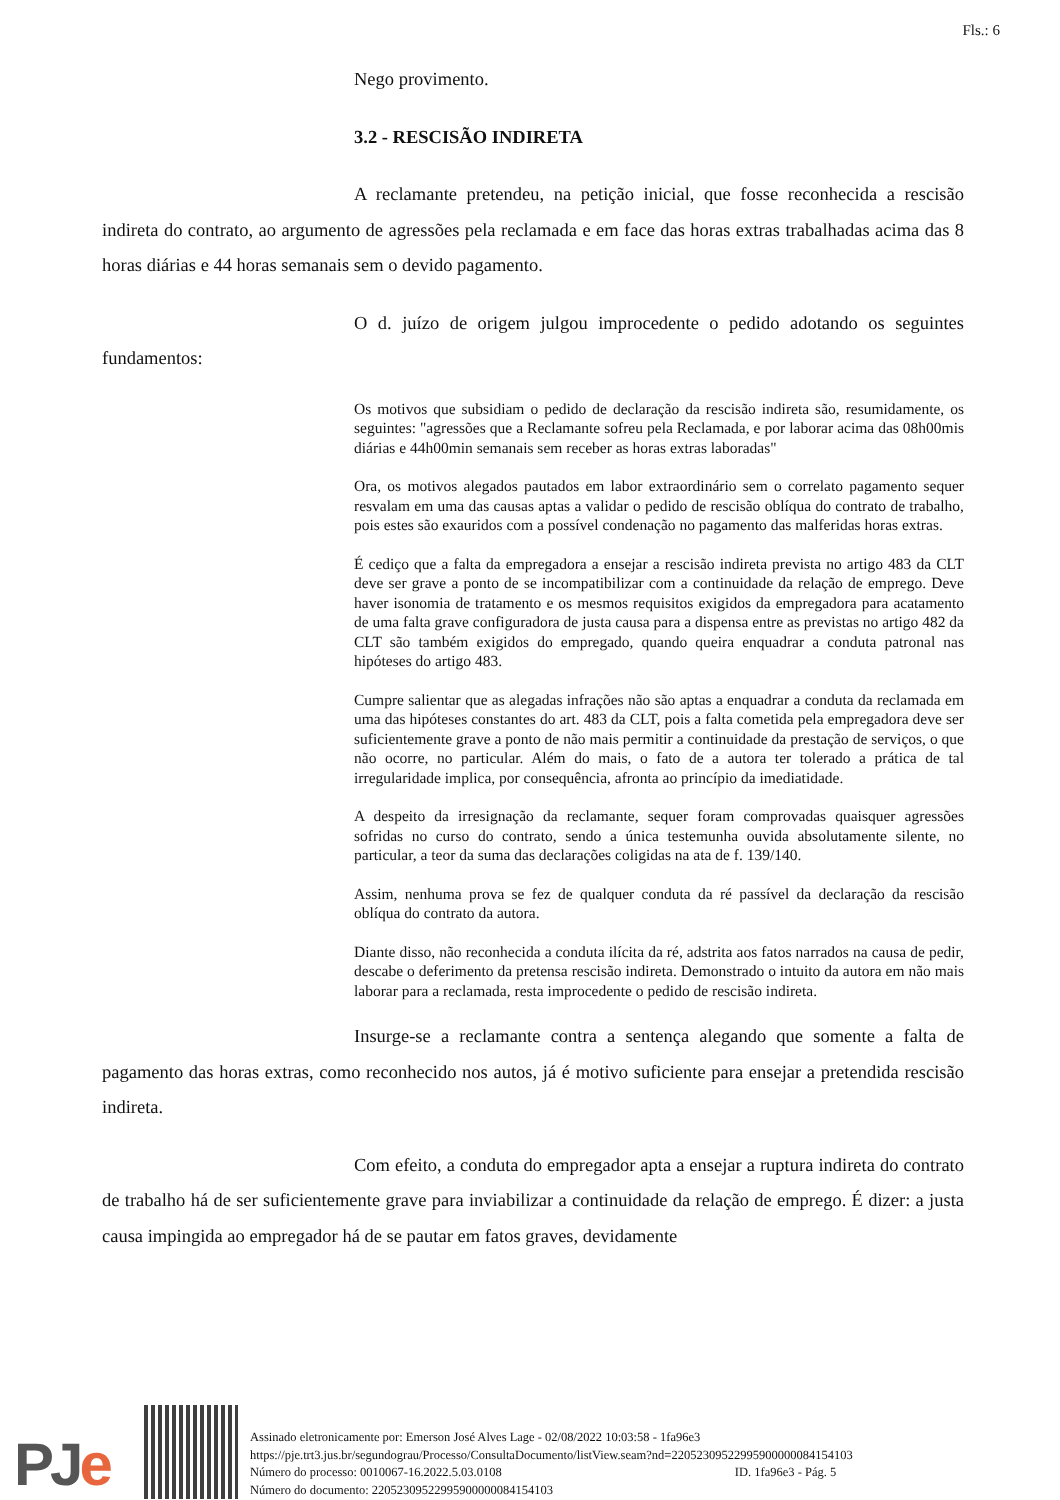Fls.: 6
Nego provimento.
3.2 - RESCISÃO INDIRETA
A reclamante pretendeu, na petição inicial, que fosse reconhecida a rescisão indireta do contrato, ao argumento de agressões pela reclamada e em face das horas extras trabalhadas acima das 8 horas diárias e 44 horas semanais sem o devido pagamento.
O d. juízo de origem julgou improcedente o pedido adotando os seguintes fundamentos:
Os motivos que subsidiam o pedido de declaração da rescisão indireta são, resumidamente, os seguintes: "agressões que a Reclamante sofreu pela Reclamada, e por laborar acima das 08h00mis diárias e 44h00min semanais sem receber as horas extras laboradas"
Ora, os motivos alegados pautados em labor extraordinário sem o correlato pagamento sequer resvalam em uma das causas aptas a validar o pedido de rescisão oblíqua do contrato de trabalho, pois estes são exauridos com a possível condenação no pagamento das malferidas horas extras.
É cediço que a falta da empregadora a ensejar a rescisão indireta prevista no artigo 483 da CLT deve ser grave a ponto de se incompatibilizar com a continuidade da relação de emprego. Deve haver isonomia de tratamento e os mesmos requisitos exigidos da empregadora para acatamento de uma falta grave configuradora de justa causa para a dispensa entre as previstas no artigo 482 da CLT são também exigidos do empregado, quando queira enquadrar a conduta patronal nas hipóteses do artigo 483.
Cumpre salientar que as alegadas infrações não são aptas a enquadrar a conduta da reclamada em uma das hipóteses constantes do art. 483 da CLT, pois a falta cometida pela empregadora deve ser suficientemente grave a ponto de não mais permitir a continuidade da prestação de serviços, o que não ocorre, no particular. Além do mais, o fato de a autora ter tolerado a prática de tal irregularidade implica, por consequência, afronta ao princípio da imediatidade.
A despeito da irresignação da reclamante, sequer foram comprovadas quaisquer agressões sofridas no curso do contrato, sendo a única testemunha ouvida absolutamente silente, no particular, a teor da suma das declarações coligidas na ata de f. 139/140.
Assim, nenhuma prova se fez de qualquer conduta da ré passível da declaração da rescisão oblíqua do contrato da autora.
Diante disso, não reconhecida a conduta ilícita da ré, adstrita aos fatos narrados na causa de pedir, descabe o deferimento da pretensa rescisão indireta. Demonstrado o intuito da autora em não mais laborar para a reclamada, resta improcedente o pedido de rescisão indireta.
Insurge-se a reclamante contra a sentença alegando que somente a falta de pagamento das horas extras, como reconhecido nos autos, já é motivo suficiente para ensejar a pretendida rescisão indireta.
Com efeito, a conduta do empregador apta a ensejar a ruptura indireta do contrato de trabalho há de ser suficientemente grave para inviabilizar a continuidade da relação de emprego. É dizer: a justa causa impingida ao empregador há de se pautar em fatos graves, devidamente
PJe
Assinado eletronicamente por: Emerson José Alves Lage - 02/08/2022 10:03:58 - 1fa96e3
https://pje.trt3.jus.br/segundograu/Processo/ConsultaDocumento/listView.seam?nd=22052309522995900000084154103
Número do processo: 0010067-16.2022.5.03.0108 ID. 1fa96e3 - Pág. 5
Número do documento: 22052309522995900000084154103